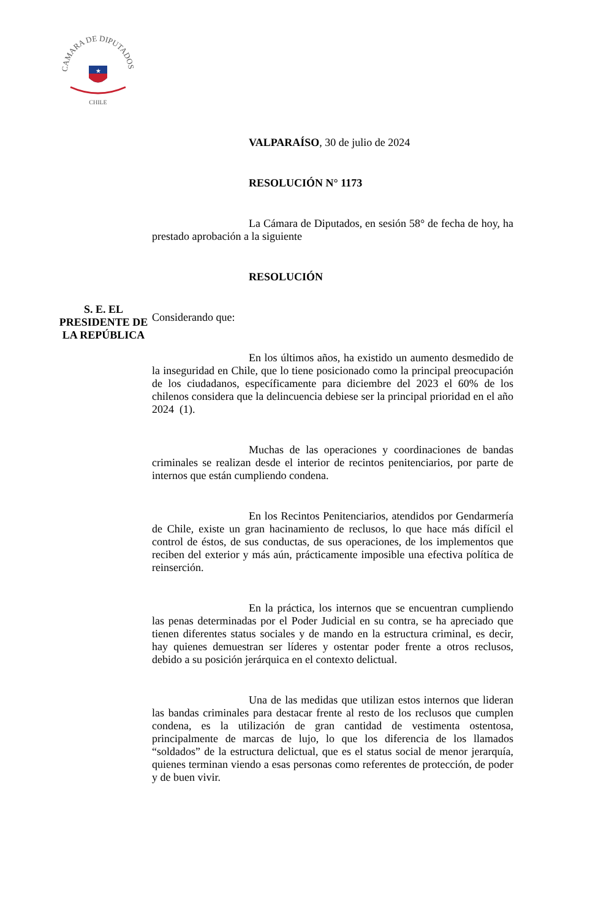CAMARA DE DIPUTADOS
★
CHILE
S. E. EL
PRESIDENTE DE
LA REPÚBLICA
VALPARAÍSO, 30 de julio de 2024
RESOLUCIÓN N° 1173
La Cámara de Diputados, en sesión 58° de fecha de hoy, ha prestado aprobación a la siguiente
RESOLUCIÓN
Considerando que:
En los últimos años, ha existido un aumento desmedido de la inseguridad en Chile, que lo tiene posicionado como la principal preocupación de los ciudadanos, específicamente para diciembre del 2023 el 60% de los chilenos considera que la delincuencia debiese ser la principal prioridad en el año 2024 (1).
Muchas de las operaciones y coordinaciones de bandas criminales se realizan desde el interior de recintos penitenciarios, por parte de internos que están cumpliendo condena.
En los Recintos Penitenciarios, atendidos por Gendarmería de Chile, existe un gran hacinamiento de reclusos, lo que hace más difícil el control de éstos, de sus conductas, de sus operaciones, de los implementos que reciben del exterior y más aún, prácticamente imposible una efectiva política de reinserción.
En la práctica, los internos que se encuentran cumpliendo las penas determinadas por el Poder Judicial en su contra, se ha apreciado que tienen diferentes status sociales y de mando en la estructura criminal, es decir, hay quienes demuestran ser líderes y ostentar poder frente a otros reclusos, debido a su posición jerárquica en el contexto delictual.
Una de las medidas que utilizan estos internos que lideran las bandas criminales para destacar frente al resto de los reclusos que cumplen condena, es la utilización de gran cantidad de vestimenta ostentosa, principalmente de marcas de lujo, lo que los diferencia de los llamados “soldados” de la estructura delictual, que es el status social de menor jerarquía, quienes terminan viendo a esas personas como referentes de protección, de poder y de buen vivir.